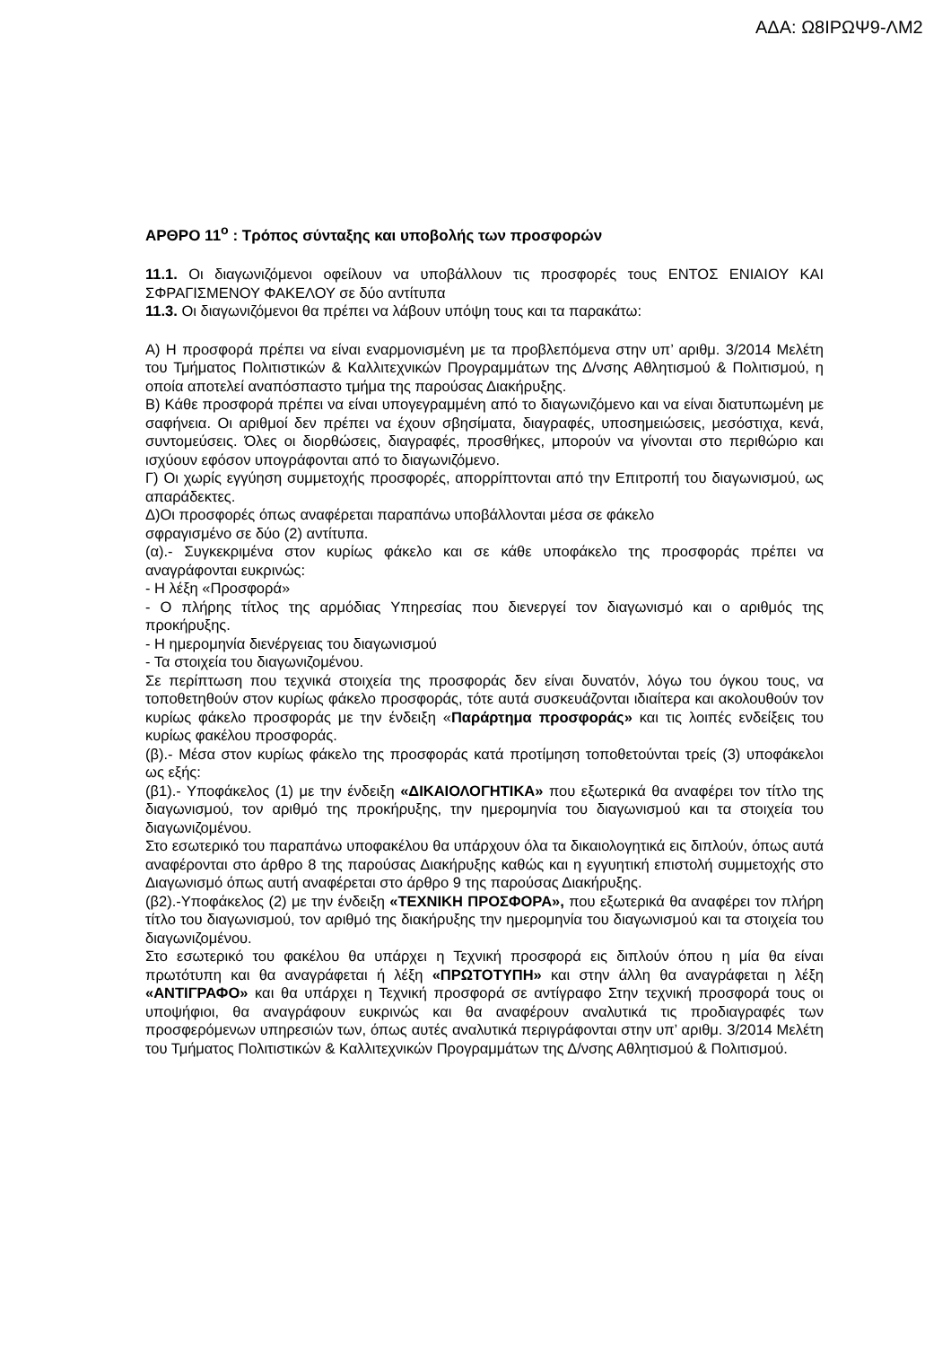ΑΔΑ: Ω8ΙΡΩΨ9-ΛΜ2
ΑΡΘΡΟ 11<sup>ο</sup> : Τρόπος σύνταξης και υποβολής των προσφορών
11.1. Οι διαγωνιζόμενοι οφείλουν να υποβάλλουν τις προσφορές τους ΕΝΤΟΣ ΕΝΙΑΙΟΥ ΚΑΙ ΣΦΡΑΓΙΣΜΕΝΟΥ ΦΑΚΕΛΟΥ σε δύο αντίτυπα
11.3. Οι διαγωνιζόμενοι θα πρέπει να λάβουν υπόψη τους και τα παρακάτω:
Α) Η προσφορά πρέπει να είναι εναρμονισμένη με τα προβλεπόμενα στην υπ’ αριθμ. 3/2014 Μελέτη του Τμήματος Πολιτιστικών & Καλλιτεχνικών Προγραμμάτων της Δ/νσης Αθλητισμού & Πολιτισμού, η οποία αποτελεί αναπόσπαστο τμήμα της παρούσας Διακήρυξης.
Β) Κάθε προσφορά πρέπει να είναι υπογεγραμμένη από το διαγωνιζόμενο και να είναι διατυπωμένη με σαφήνεια. Οι αριθμοί δεν πρέπει να έχουν σβησίματα, διαγραφές, υποσημειώσεις, μεσόστιχα, κενά, συντομεύσεις. Όλες οι διορθώσεις, διαγραφές, προσθήκες, μπορούν να γίνονται στο περιθώριο και ισχύουν εφόσον υπογράφονται από το διαγωνιζόμενο.
Γ) Οι χωρίς εγγύηση συμμετοχής προσφορές, απορρίπτονται από την Επιτροπή του διαγωνισμού, ως απαράδεκτες.
Δ)Οι προσφορές όπως αναφέρεται παραπάνω υποβάλλονται μέσα σε φάκελο
σφραγισμένο σε δύο (2) αντίτυπα.
(α).- Συγκεκριμένα στον κυρίως φάκελο και σε κάθε υποφάκελο της προσφοράς πρέπει να αναγράφονται ευκρινώς:
- Η λέξη «Προσφορά»
- Ο πλήρης τίτλος της αρμόδιας Υπηρεσίας που διενεργεί τον διαγωνισμό και ο αριθμός της προκήρυξης.
- Η ημερομηνία διενέργειας του διαγωνισμού
- Τα στοιχεία του διαγωνιζομένου.
Σε περίπτωση που τεχνικά στοιχεία της προσφοράς δεν είναι δυνατόν, λόγω του όγκου τους, να τοποθετηθούν στον κυρίως φάκελο προσφοράς, τότε αυτά συσκευάζονται ιδιαίτερα και ακολουθούν τον κυρίως φάκελο προσφοράς με την ένδειξη «Παράρτημα προσφοράς» και τις λοιπές ενδείξεις του κυρίως φακέλου προσφοράς.
(β).- Μέσα στον κυρίως φάκελο της προσφοράς κατά προτίμηση τοποθετούνται τρείς (3) υποφάκελοι ως εξής:
(β1).- Υποφάκελος (1) με την ένδειξη «ΔΙΚΑΙΟΛΟΓΗΤΙΚΑ» που εξωτερικά θα αναφέρει τον τίτλο της διαγωνισμού, τον αριθμό της προκήρυξης, την ημερομηνία του διαγωνισμού και τα στοιχεία του διαγωνιζομένου.
Στο εσωτερικό του παραπάνω υποφακέλου θα υπάρχουν όλα τα δικαιολογητικά εις διπλούν, όπως αυτά αναφέρονται στο άρθρο 8 της παρούσας Διακήρυξης καθώς και η εγγυητική επιστολή συμμετοχής στο Διαγωνισμό όπως αυτή αναφέρεται στο άρθρο 9 της παρούσας Διακήρυξης.
(β2).-Υποφάκελος (2) με την ένδειξη «ΤΕΧΝΙΚΗ ΠΡΟΣΦΟΡΑ», που εξωτερικά θα αναφέρει τον πλήρη τίτλο του διαγωνισμού, τον αριθμό της διακήρυξης την ημερομηνία του διαγωνισμού και τα στοιχεία του διαγωνιζομένου.
Στο εσωτερικό του φακέλου θα υπάρχει η Τεχνική προσφορά εις διπλούν όπου η μία θα είναι πρωτότυπη και θα αναγράφεται ή λέξη «ΠΡΩΤΟΤΥΠΗ» και στην άλλη θα αναγράφεται η λέξη «ΑΝΤΙΓΡΑΦΟ» και θα υπάρχει η Τεχνική προσφορά σε αντίγραφο Στην τεχνική προσφορά τους οι υποψήφιοι, θα αναγράφουν ευκρινώς και θα αναφέρουν αναλυτικά τις προδιαγραφές των προσφερόμενων υπηρεσιών των, όπως αυτές αναλυτικά περιγράφονται στην υπ’ αριθμ. 3/2014 Μελέτη του Τμήματος Πολιτιστικών & Καλλιτεχνικών Προγραμμάτων της Δ/νσης Αθλητισμού & Πολιτισμού.